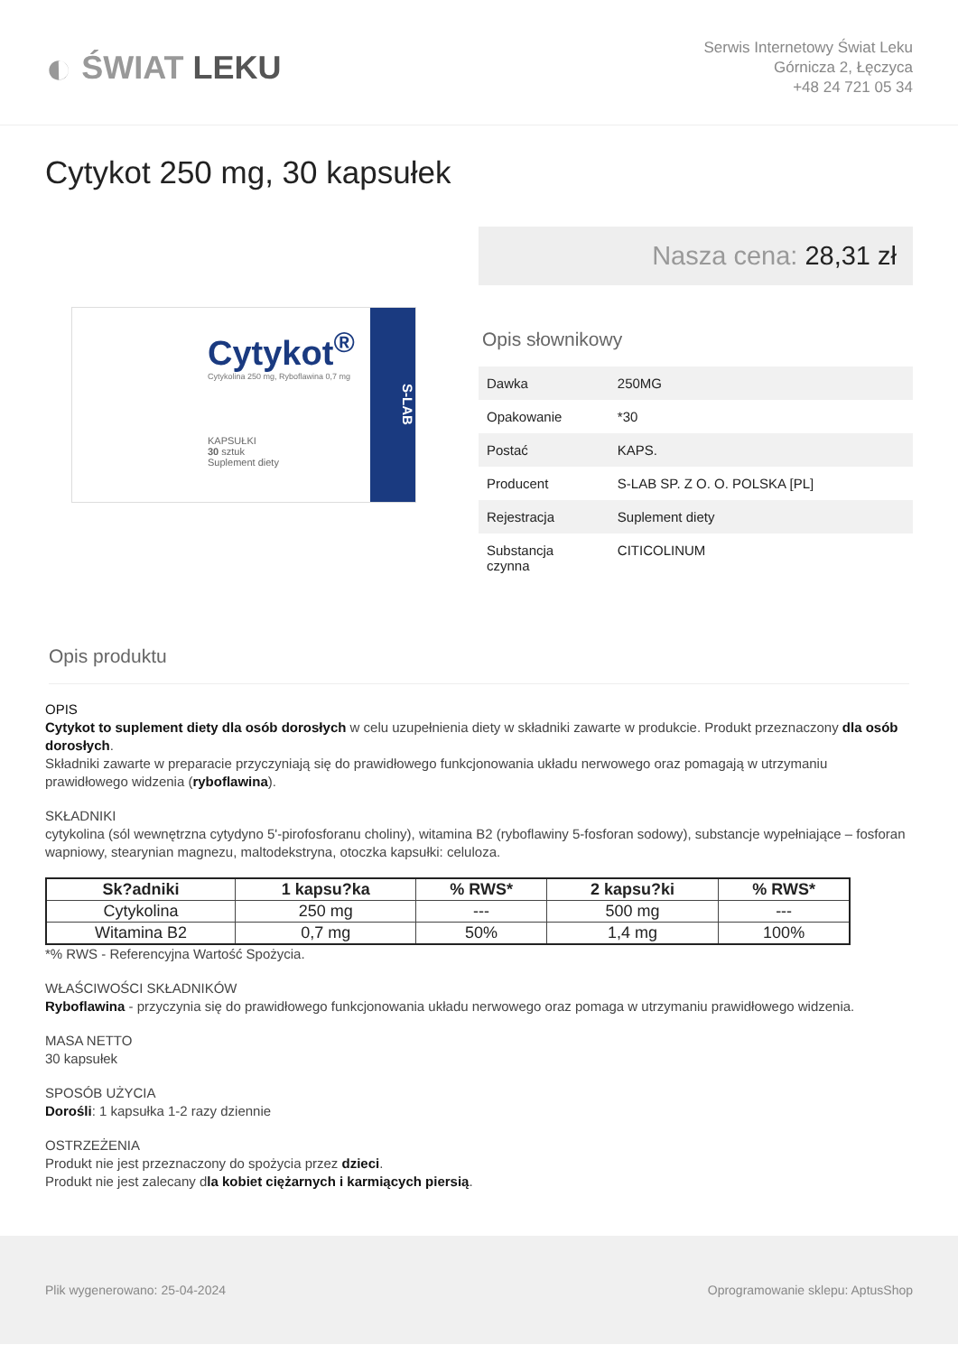◐ ŚWIAT LEKU
Serwis Internetowy Świat Leku
Górnicza 2, Łęczyca
+48 24 721 05 34
Cytykot 250 mg, 30 kapsułek
Cytykot<sup>®</sup>
Cytykolina 250 mg, Ryboflawina 0,7 mg
KAPSUŁKI
30 sztuk
Suplement diety
S-LAB
Nasza cena: 28,31 zł
Opis słownikowy
| Dawka | 250MG |
| Opakowanie | *30 |
| Postać | KAPS. |
| Producent | S-LAB SP. Z O. O. POLSKA [PL] |
| Rejestracja | Suplement diety |
| Substancja czynna | CITICOLINUM |
Opis produktu
OPIS
Cytykot to suplement diety dla osób dorosłych w celu uzupełnienia diety w składniki zawarte w produkcie. Produkt przeznaczony dla osób dorosłych.
Składniki zawarte w preparacie przyczyniają się do prawidłowego funkcjonowania układu nerwowego oraz pomagają w utrzymaniu prawidłowego widzenia (ryboflawina).
SKŁADNIKI
cytykolina (sól wewnętrzna cytydyno 5'-pirofosforanu choliny), witamina B2 (ryboflawiny 5-fosforan sodowy), substancje wypełniające – fosforan wapniowy, stearynian magnezu, maltodekstryna, otoczka kapsułki: celuloza.
| Sk?adniki | 1 kapsu?ka | % RWS* | 2 kapsu?ki | % RWS* |
| --- | --- | --- | --- | --- |
| Cytykolina | 250 mg | --- | 500 mg | --- |
| Witamina B2 | 0,7 mg | 50% | 1,4 mg | 100% |
*% RWS - Referencyjna Wartość Spożycia.
WŁAŚCIWOŚCI SKŁADNIKÓW
Ryboflawina - przyczynia się do prawidłowego funkcjonowania układu nerwowego oraz pomaga w utrzymaniu prawidłowego widzenia.
MASA NETTO
30 kapsułek
SPOSÓB UŻYCIA
Dorośli: 1 kapsułka 1-2 razy dziennie
OSTRZEŻENIA
Produkt nie jest przeznaczony do spożycia przez dzieci.
Produkt nie jest zalecany dla kobiet ciężarnych i karmiących piersią.
Plik wygenerowano: 25-04-2024 Oprogramowanie sklepu: AptusShop